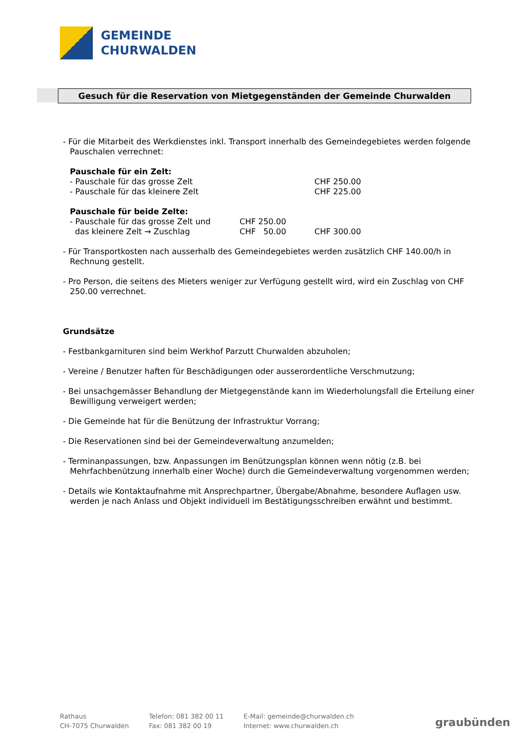GEMEINDE
CHURWALDEN
Gesuch für die Reservation von Mietgegenständen der Gemeinde Churwalden
- Für die Mitarbeit des Werkdienstes inkl. Transport innerhalb des Gemeindegebietes werden folgende Pauschalen verrechnet:
| Pauschale für ein Zelt: | | |
| - Pauschale für das grosse Zelt | | CHF 250.00 |
| - Pauschale für das kleinere Zelt | | CHF 225.00 |
| Pauschale für beide Zelte: | | |
| - Pauschale für das grosse Zelt und | CHF 250.00 | |
| das kleinere Zelt → Zuschlag | CHF 50.00 | CHF 300.00 |
- Für Transportkosten nach ausserhalb des Gemeindegebietes werden zusätzlich CHF 140.00/h in Rechnung gestellt.
- Pro Person, die seitens des Mieters weniger zur Verfügung gestellt wird, wird ein Zuschlag von CHF 250.00 verrechnet.
Grundsätze
- Festbankgarnituren sind beim Werkhof Parzutt Churwalden abzuholen;
- Vereine / Benutzer haften für Beschädigungen oder ausserordentliche Verschmutzung;
- Bei unsachgemässer Behandlung der Mietgegenstände kann im Wiederholungsfall die Erteilung einer Bewilligung verweigert werden;
- Die Gemeinde hat für die Benützung der Infrastruktur Vorrang;
- Die Reservationen sind bei der Gemeindeverwaltung anzumelden;
- Terminanpassungen, bzw. Anpassungen im Benützungsplan können wenn nötig (z.B. bei Mehrfachbenützung innerhalb einer Woche) durch die Gemeindeverwaltung vorgenommen werden;
- Details wie Kontaktaufnahme mit Ansprechpartner, Übergabe/Abnahme, besondere Auflagen usw. werden je nach Anlass und Objekt individuell im Bestätigungsschreiben erwähnt und bestimmt.
Rathaus
CH-7075 Churwalden
Telefon: 081 382 00 11
Fax: 081 382 00 19
E-Mail: gemeinde@churwalden.ch
Internet: www.churwalden.ch
graubünden